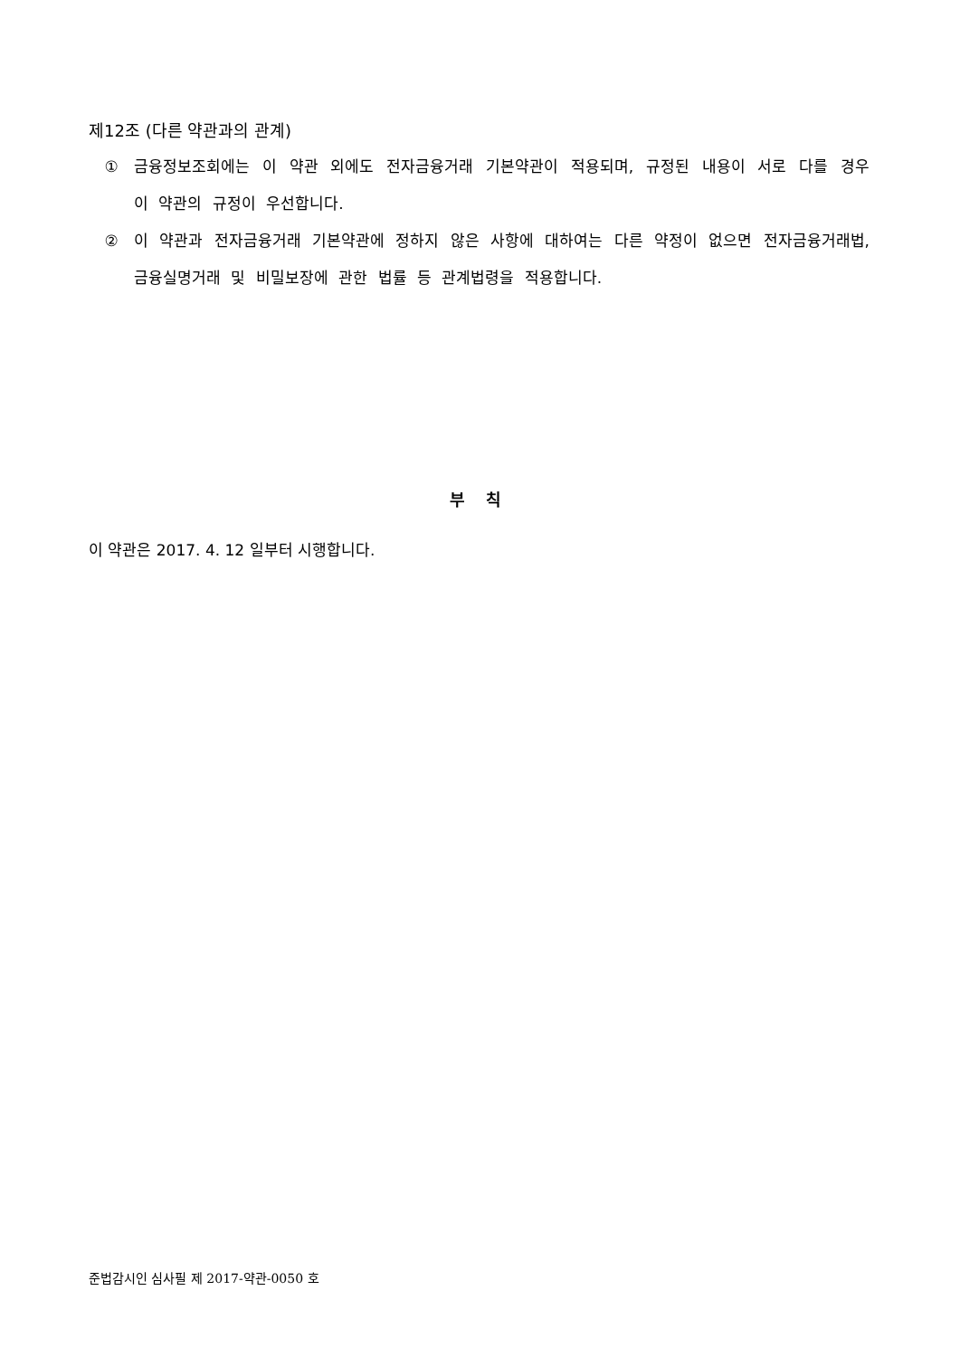제12조 (다른 약관과의 관계)
① 금융정보조회에는 이 약관 외에도 전자금융거래 기본약관이 적용되며, 규정된 내용이 서로 다를 경우 이 약관의 규정이 우선합니다.
② 이 약관과 전자금융거래 기본약관에 정하지 않은 사항에 대하여는 다른 약정이 없으면 전자금융거래법, 금융실명거래 및 비밀보장에 관한 법률 등 관계법령을 적용합니다.
부 칙
이 약관은 2017. 4. 12 일부터 시행합니다.
준법감시인 심사필 제 2017-약관-0050 호